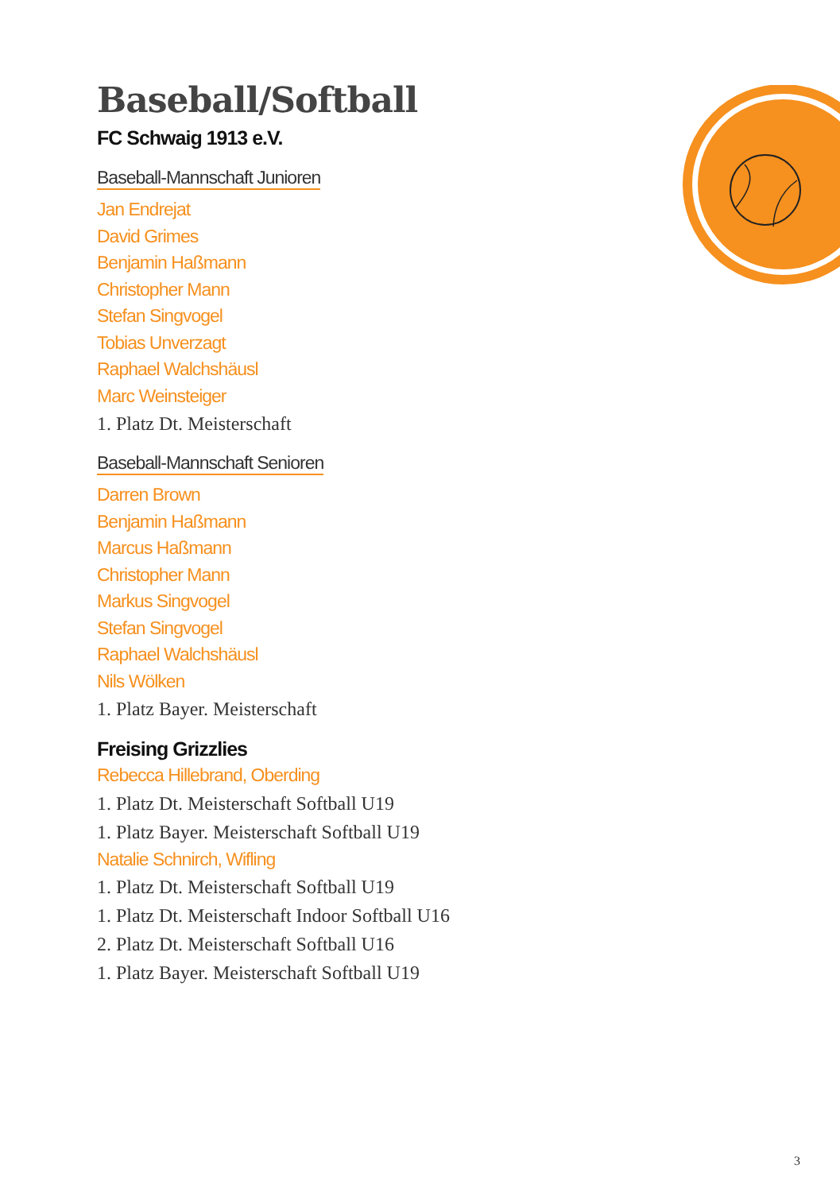Baseball/Softball
FC Schwaig 1913 e.V.
Baseball-Mannschaft Junioren
Jan Endrejat
David Grimes
Benjamin Haßmann
Christopher Mann
Stefan Singvogel
Tobias Unverzagt
Raphael Walchshäusl
Marc Weinsteiger
1. Platz Dt. Meisterschaft
Baseball-Mannschaft Senioren
Darren Brown
Benjamin Haßmann
Marcus Haßmann
Christopher Mann
Markus Singvogel
Stefan Singvogel
Raphael Walchshäusl
Nils Wölken
1. Platz Bayer. Meisterschaft
Freising Grizzlies
Rebecca Hillebrand, Oberding
1. Platz Dt. Meisterschaft Softball U19
1. Platz Bayer. Meisterschaft Softball U19
Natalie Schnirch, Wifling
1. Platz Dt. Meisterschaft Softball U19
1. Platz Dt. Meisterschaft Indoor Softball U16
2. Platz Dt. Meisterschaft Softball U16
1. Platz Bayer. Meisterschaft Softball U19
3